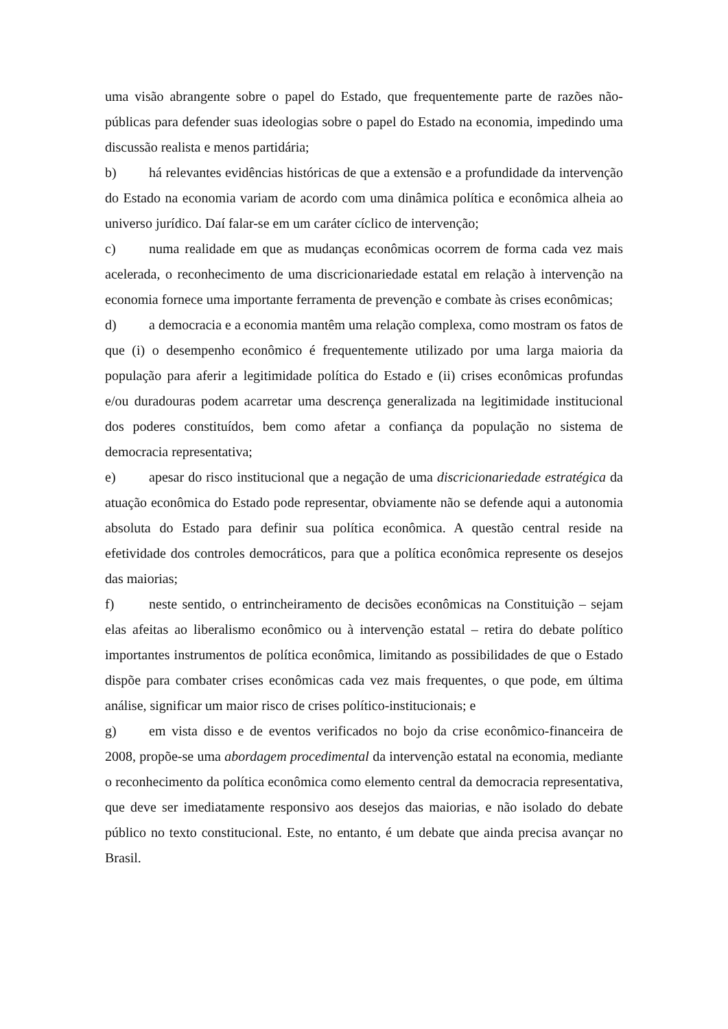uma visão abrangente sobre o papel do Estado, que frequentemente parte de razões não-públicas para defender suas ideologias sobre o papel do Estado na economia, impedindo uma discussão realista e menos partidária;
b) há relevantes evidências históricas de que a extensão e a profundidade da intervenção do Estado na economia variam de acordo com uma dinâmica política e econômica alheia ao universo jurídico. Daí falar-se em um caráter cíclico de intervenção;
c) numa realidade em que as mudanças econômicas ocorrem de forma cada vez mais acelerada, o reconhecimento de uma discricionariedade estatal em relação à intervenção na economia fornece uma importante ferramenta de prevenção e combate às crises econômicas;
d) a democracia e a economia mantêm uma relação complexa, como mostram os fatos de que (i) o desempenho econômico é frequentemente utilizado por uma larga maioria da população para aferir a legitimidade política do Estado e (ii) crises econômicas profundas e/ou duradouras podem acarretar uma descrença generalizada na legitimidade institucional dos poderes constituídos, bem como afetar a confiança da população no sistema de democracia representativa;
e) apesar do risco institucional que a negação de uma discricionariedade estratégica da atuação econômica do Estado pode representar, obviamente não se defende aqui a autonomia absoluta do Estado para definir sua política econômica. A questão central reside na efetividade dos controles democráticos, para que a política econômica represente os desejos das maiorias;
f) neste sentido, o entrincheiramento de decisões econômicas na Constituição – sejam elas afeitas ao liberalismo econômico ou à intervenção estatal – retira do debate político importantes instrumentos de política econômica, limitando as possibilidades de que o Estado dispõe para combater crises econômicas cada vez mais frequentes, o que pode, em última análise, significar um maior risco de crises político-institucionais; e
g) em vista disso e de eventos verificados no bojo da crise econômico-financeira de 2008, propõe-se uma abordagem procedimental da intervenção estatal na economia, mediante o reconhecimento da política econômica como elemento central da democracia representativa, que deve ser imediatamente responsivo aos desejos das maiorias, e não isolado do debate público no texto constitucional. Este, no entanto, é um debate que ainda precisa avançar no Brasil.